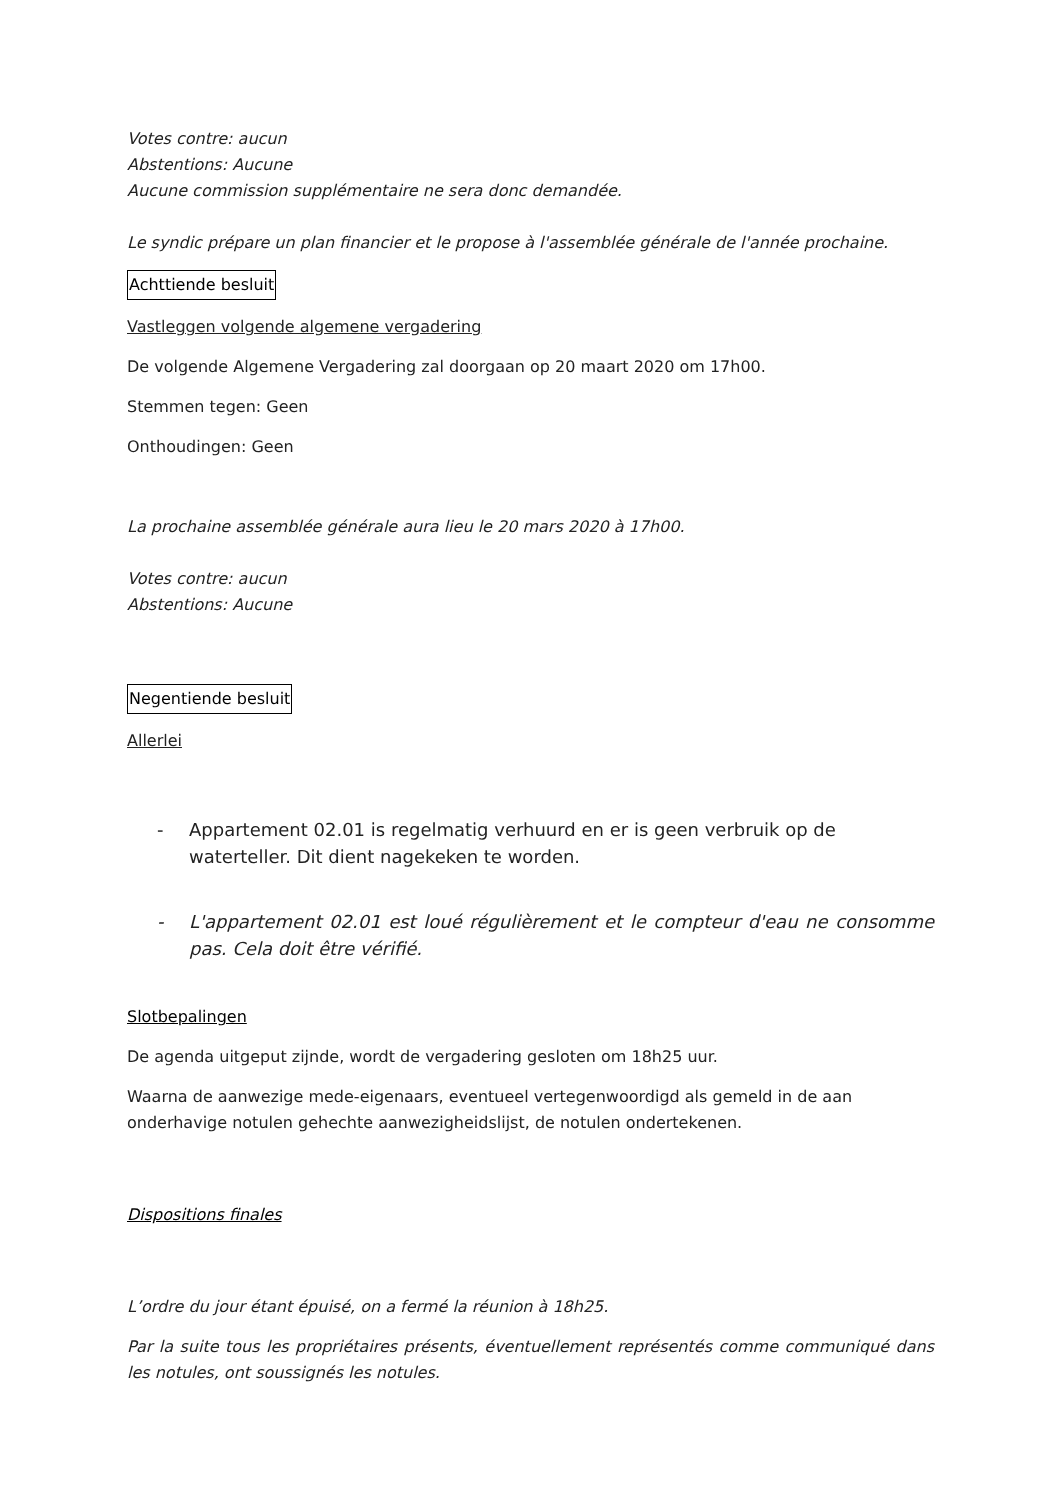Votes contre: aucun
Abstentions: Aucune
Aucune commission supplémentaire ne sera donc demandée.
Le syndic prépare un plan financier et le propose à l'assemblée générale de l'année prochaine.
Achttiende besluit
Vastleggen volgende algemene vergadering
De volgende Algemene Vergadering zal doorgaan op 20 maart 2020 om 17h00.
Stemmen tegen: Geen
Onthoudingen: Geen
La prochaine assemblée générale aura lieu le 20 mars 2020 à 17h00.
Votes contre: aucun
Abstentions: Aucune
Negentiende besluit
Allerlei
- Appartement 02.01 is regelmatig verhuurd en er is geen verbruik op de waterteller. Dit dient nagekeken te worden.
- L'appartement 02.01 est loué régulièrement et le compteur d'eau ne consomme pas. Cela doit être vérifié.
Slotbepalingen
De agenda uitgeput zijnde, wordt de vergadering gesloten om 18h25 uur.
Waarna de aanwezige mede-eigenaars, eventueel vertegenwoordigd als gemeld in de aan onderhavige notulen gehechte aanwezigheidslijst, de notulen ondertekenen.
Dispositions finales
L’ordre du jour étant épuisé, on a fermé la réunion à 18h25.
Par la suite tous les propriétaires présents, éventuellement représentés comme communiqué dans les notules, ont soussignés les notules.